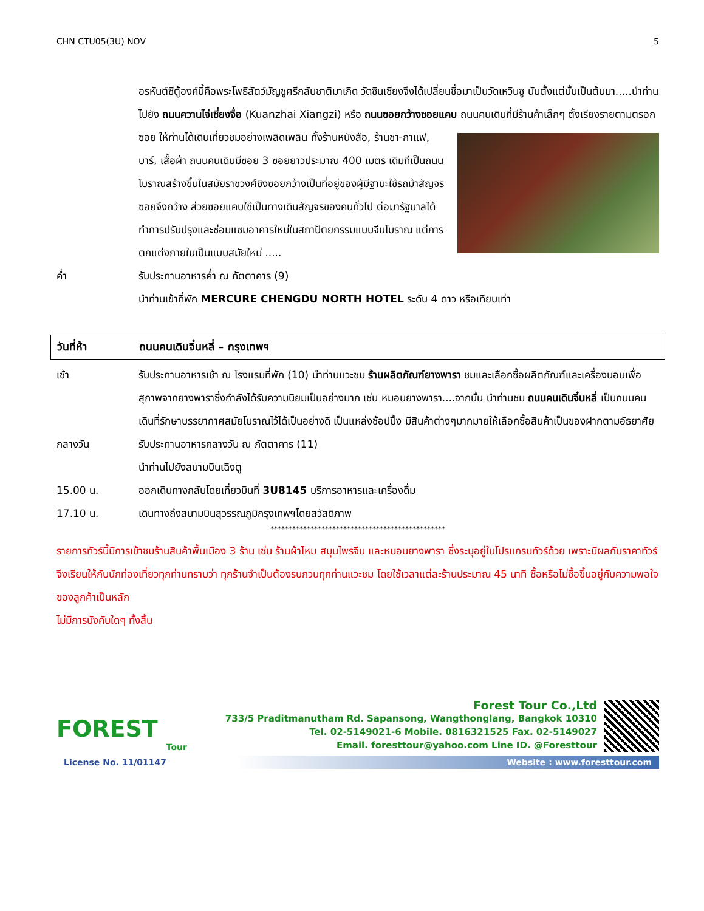CHN CTU05(3U) NOV 5
อรหันต์ซีตู้องค์นี้คือพระโพธิสัตว์มัญชูศรีกลับชาติมาเกิด วัดซินเซียงจึงได้เปลี่ยนชื่อมาเป็นวัดเหวินซู นับตั้งแต่นั้นเป็นต้นมา.....นำท่านไปยัง ถนนควานไจ่เซี่ยงจื่อ (Kuanzhai Xiangzi) หรือ ถนนซอยกว้างซอยแคบ
ถนนคนเดินที่มีร้านค้าเล็กๆ ตั้งเรียงรายตามตรอกซอย ให้ท่านได้เดินเที่ยวชมอย่างเพลิดเพลิน ทั้งร้านหนังสือ, ร้านชา-กาแฟ, บาร์, เสื้อผ้า ถนนคนเดินมีซอย 3 ซอยยาวประมาณ 400 เมตร เดิมทีเป็นถนนโบราณสร้างขึ้นในสมัยราชวงศ์ชิงซอยกว้างเป็นที่อยู่ของผู้มีฐานะใช้รถม้าสัญจร ซอยจึงกว้าง ส่วยซอยแคบใช้เป็นทางเดินสัญจรของคนทั่วไป ต่อมารัฐบาลได้ทำการปรับปรุงและซ่อมแซมอาคารใหม่ในสถาปัตยกรรมแบบจีนโบราณ แต่การตกแต่งภายในเป็นแบบสมัยใหม่ .....
ค่ำ รับประทานอาหารค่ำ ณ ภัตตาคาร (9)
นำท่านเข้าที่พัก MERCURE CHENGDU NORTH HOTEL ระดับ 4 ดาว หรือเทียบเท่า
วันที่ห้า ถนนคนเดินจิ๋นหลี่ – กรุงเทพฯ
เช้า รับประทานอาหารเช้า ณ โรงแรมที่พัก (10) นำท่านแวะชม ร้านผลิตภัณฑ์ยางพารา ชมและเลือกซื้อผลิตภัณฑ์และเครื่องนอนเพื่อสุภาพจากยางพาราซึ่งกำลังได้รับความนิยมเป็นอย่างมาก เช่น หมอนยางพารา....จากนั้น นำท่านชม ถนนคนเดินจิ๋นหลี่ เป็นถนนคนเดินที่รักษาบรรยากาศสมัยโบราณไว้ได้เป็นอย่างดี เป็นแหล่งช้อปปิ้ง มีสินค้าต่างๆมากมายให้เลือกซื้อสินค้าเป็นของฝากตามอัธยาศัย
กลางวัน รับประทานอาหารกลางวัน ณ ภัตตาคาร (11)
นำท่านไปยังสนามบินเฉิงตู
15.00 น. ออกเดินทางกลับโดยเที่ยวบินที่ 3U8145 บริการอาหารและเครื่องดื่ม
17.10 น. เดินทางถึงสนามบินสุวรรณภูมิกรุงเทพฯโดยสวัสดิภาพ
************************************************
รายการทัวร์นี้มีการเข้าชมร้านสินค้าพื้นเมือง 3 ร้าน เช่น ร้านผ้าไหม สมุนไพรจีน และหมอนยางพารา ซึ่งระบุอยู่ในโปรแกรมทัวร์ด้วย เพราะมีผลกับราคาทัวร์ จึงเรียนให้กับนักท่องเที่ยวทุกท่านทราบว่า ทุกร้านจำเป็นต้องรบกวนทุกท่านแวะชม โดยใช้เวลาแต่ละร้านประมาณ 45 นาที ซื้อหรือไม่ซื้อขึ้นอยู่กับความพอใจของลูกค้าเป็นหลัก
ไม่มีการบังคับใดๆ ทั้งสิ้น
FOREST
Tour
Forest Tour Co.,Ltd
733/5 Praditmanutham Rd. Sapansong, Wangthonglang, Bangkok 10310
Tel. 02-5149021-6 Mobile. 0816321525 Fax. 02-5149027
Email. foresttour@yahoo.com Line ID. @Foresttour
License No. 11/01147 Website : www.foresttour.com